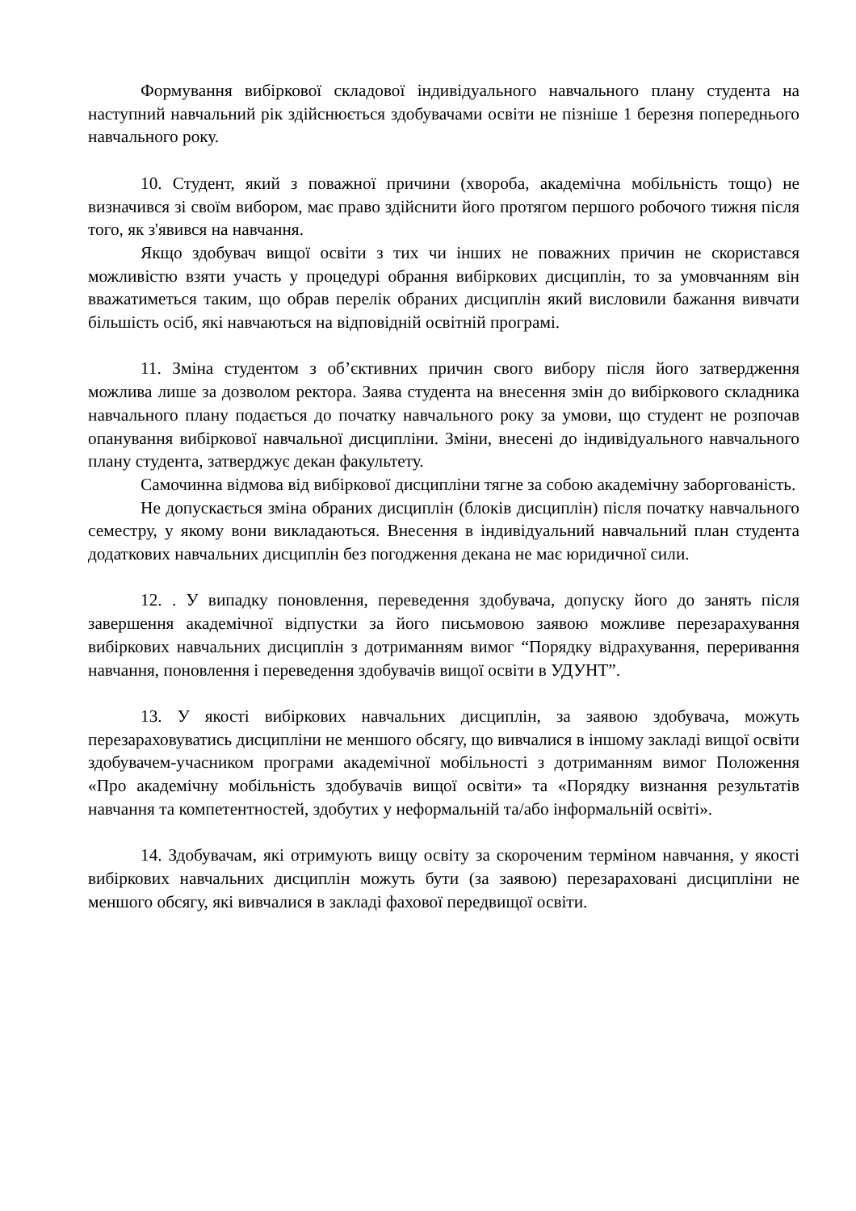Формування вибіркової складової індивідуального навчального плану студента на наступний навчальний рік здійснюється здобувачами освіти не пізніше 1 березня попереднього навчального року.
10. Студент, який з поважної причини (хвороба, академічна мобільність тощо) не визначився зі своїм вибором, має право здійснити його протягом першого робочого тижня після того, як з'явився на навчання.
Якщо здобувач вищої освіти з тих чи інших не поважних причин не скористався можливістю взяти участь у процедурі обрання вибіркових дисциплін, то за умовчанням він вважатиметься таким, що обрав перелік обраних дисциплін який висловили бажання вивчати більшість осіб, які навчаються на відповідній освітній програмі.
11. Зміна студентом з об’єктивних причин свого вибору після його затвердження можлива лише за дозволом ректора. Заява студента на внесення змін до вибіркового складника навчального плану подається до початку навчального року за умови, що студент не розпочав опанування вибіркової навчальної дисципліни. Зміни, внесені до індивідуального навчального плану студента, затверджує декан факультету.
Самочинна відмова від вибіркової дисципліни тягне за собою академічну заборгованість.
Не допускається зміна обраних дисциплін (блоків дисциплін) після початку навчального семестру, у якому вони викладаються. Внесення в індивідуальний навчальний план студента додаткових навчальних дисциплін без погодження декана не має юридичної сили.
12. . У випадку поновлення, переведення здобувача, допуску його до занять після завершення академічної відпустки за його письмовою заявою можливе перезарахування вибіркових навчальних дисциплін з дотриманням вимог “Порядку відрахування, переривання навчання, поновлення і переведення здобувачів вищої освіти в УДУНТ”.
13. У якості вибіркових навчальних дисциплін, за заявою здобувача, можуть перезараховуватись дисципліни не меншого обсягу, що вивчалися в іншому закладі вищої освіти здобувачем-учасником програми академічної мобільності з дотриманням вимог Положення «Про академічну мобільність здобувачів вищої освіти» та «Порядку визнання результатів навчання та компетентностей, здобутих у неформальній та/або інформальній освіті».
14. Здобувачам, які отримують вищу освіту за скороченим терміном навчання, у якості вибіркових навчальних дисциплін можуть бути (за заявою) перезараховані дисципліни не меншого обсягу, які вивчалися в закладі фахової передвищої освіти.